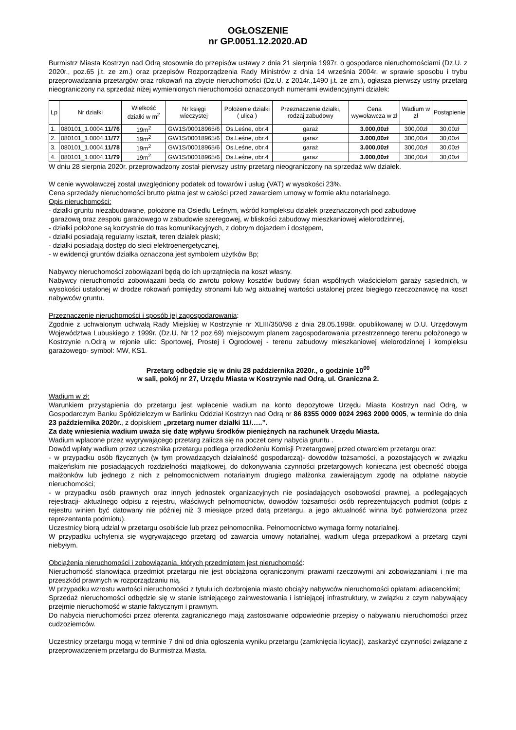OGŁOSZENIE
nr GP.0051.12.2020.AD
Burmistrz Miasta Kostrzyn nad Odrą stosownie do przepisów ustawy z dnia 21 sierpnia 1997r. o gospodarce nieruchomościami (Dz.U. z 2020r., poz.65 j.t. ze zm.) oraz przepisów Rozporządzenia Rady Ministrów z dnia 14 września 2004r. w sprawie sposobu i trybu przeprowadzania przetargów oraz rokowań na zbycie nieruchomości (Dz.U. z 2014r.,1490 j.t. ze zm.), ogłasza pierwszy ustny przetarg nieograniczony na sprzedaż niżej wymienionych nieruchomości oznaczonych numerami ewidencyjnymi działek:
| Lp | Nr działki | Wielkość działki w m<sup>2</sup> | Nr księgi wieczystej | Położenie działki ( ulica ) | Przeznaczenie działki, rodzaj zabudowy | Cena wywoławcza w zł | Wadium w zł | Postąpienie |
| --- | --- | --- | --- | --- | --- | --- | --- | --- |
| 1. | 080101_1.0004. 11/76 | 19m<sup>2</sup> | GW1S/00018965/6 | Os.Leśne, obr.4 | garaż | 3.000,00zł | 300,00zł | 30,00zł |
| 2. | 080101_1.0004. 11/77 | 19m<sup>2</sup> | GW1S/00018965/6 | Os.Leśne, obr.4 | garaż | 3.000,00zł | 300,00zł | 30,00zł |
| 3. | 080101_1.0004. 11/78 | 19m<sup>2</sup> | GW1S/00018965/6 | Os.Leśne, obr.4 | garaż | 3.000,00zł | 300,00zł | 30,00zł |
| 4. | 080101_1.0004. 11/79 | 19m<sup>2</sup> | GW1S/00018965/6 | Os.Leśne, obr.4 | garaż | 3.000,00zł | 300,00zł | 30,00zł |
W dniu 28 sierpnia 2020r. przeprowadzony został pierwszy ustny przetarg nieograniczony na sprzedaż w/w działek.
W cenie wywoławczej został uwzględniony podatek od towarów i usług (VAT) w wysokości 23%.
Cena sprzedaży nieruchomości brutto płatna jest w całości przed zawarciem umowy w formie aktu notarialnego.
Opis nieruchomości:
- działki gruntu niezabudowane, położone na Osiedlu Leśnym, wśród kompleksu działek przeznaczonych pod zabudowę
garażową oraz zespołu garażowego w zabudowie szeregowej, w bliskości zabudowy mieszkaniowej wielorodzinnej,
- działki położone są korzystnie do tras komunikacyjnych, z dobrym dojazdem i dostępem,
- działki posiadają regularny kształt, teren działek płaski;
- działki posiadają dostęp do sieci elektroenergetycznej,
- w ewidencji gruntów działka oznaczona jest symbolem użytków Bp;
Nabywcy nieruchomości zobowiązani będą do ich uprzątnięcia na koszt własny.
Nabywcy nieruchomości zobowiązani będą do zwrotu połowy kosztów budowy ścian wspólnych właścicielom garaży sąsiednich, w wysokości ustalonej w drodze rokowań pomiędzy stronami lub w/g aktualnej wartości ustalonej przez biegłego rzeczoznawcę na koszt nabywców gruntu.
Przeznaczenie nieruchomości i sposób jej zagospodarowania:
Zgodnie z uchwalonym uchwałą Rady Miejskiej w Kostrzynie nr XLIII/350/98 z dnia 28.05.1998r. opublikowanej w D.U. Urzędowym Województwa Lubuskiego z 1999r. (Dz.U. Nr 12 poz.69) miejscowym planem zagospodarowania przestrzennego terenu położonego w Kostrzynie n.Odrą w rejonie ulic: Sportowej, Prostej i Ogrodowej - terenu zabudowy mieszkaniowej wielorodzinnej i kompleksu garażowego- symbol: MW, KS1.
Przetarg odbędzie się w dniu 28 października 2020r., o godzinie 10<sup>00</sup>
w sali, pokój nr 27, Urzędu Miasta w Kostrzynie nad Odrą, ul. Graniczna 2.
Wadium w zł:
Warunkiem przystąpienia do przetargu jest wpłacenie wadium na konto depozytowe Urzędu Miasta Kostrzyn nad Odrą, w Gospodarczym Banku Spółdzielczym w Barlinku Oddział Kostrzyn nad Odrą nr 86 8355 0009 0024 2963 2000 0005, w terminie do dnia 23 października 2020r., z dopiskiem „przetarg numer działki 11/…..”.
Za datę wniesienia wadium uważa się datę wpływu środków pieniężnych na rachunek Urzędu Miasta.
Wadium wpłacone przez wygrywającego przetarg zalicza się na poczet ceny nabycia gruntu .
Dowód wpłaty wadium przez uczestnika przetargu podlega przedłożeniu Komisji Przetargowej przed otwarciem przetargu oraz:
- w przypadku osób fizycznych (w tym prowadzących działalność gospodarczą)- dowodów tożsamości, a pozostających w związku małżeńskim nie posiadających rozdzielności majątkowej, do dokonywania czynności przetargowych konieczna jest obecność obojga małżonków lub jednego z nich z pełnomocnictwem notarialnym drugiego małżonka zawierającym zgodę na odpłatne nabycie nieruchomości;
- w przypadku osób prawnych oraz innych jednostek organizacyjnych nie posiadających osobowości prawnej, a podlegających rejestracji- aktualnego odpisu z rejestru, właściwych pełnomocnictw, dowodów tożsamości osób reprezentujących podmiot (odpis z rejestru winien być datowany nie później niż 3 miesiące przed datą przetargu, a jego aktualność winna być potwierdzona przez reprezentanta podmiotu).
Uczestnicy biorą udział w przetargu osobiście lub przez pełnomocnika. Pełnomocnictwo wymaga formy notarialnej.
W przypadku uchylenia się wygrywającego przetarg od zawarcia umowy notarialnej, wadium ulega przepadkowi a przetarg czyni niebyłym.
Obciążenia nieruchomości i zobowiązania, których przedmiotem jest nieruchomość:
Nieruchomość stanowiąca przedmiot przetargu nie jest obciążona ograniczonymi prawami rzeczowymi ani zobowiązaniami i nie ma przeszkód prawnych w rozporządzaniu nią.
W przypadku wzrostu wartości nieruchomości z tytułu ich dozbrojenia miasto obciąży nabywców nieruchomości opłatami adiacenckimi;
Sprzedaż nieruchomości odbędzie się w stanie istniejącego zainwestowania i istniejącej infrastruktury, w związku z czym nabywający przejmie nieruchomość w stanie faktycznym i prawnym.
Do nabycia nieruchomości przez oferenta zagranicznego mają zastosowanie odpowiednie przepisy o nabywaniu nieruchomości przez cudzoziemców.
Uczestnicy przetargu mogą w terminie 7 dni od dnia ogłoszenia wyniku przetargu (zamknięcia licytacji), zaskarżyć czynności związane z przeprowadzeniem przetargu do Burmistrza Miasta.